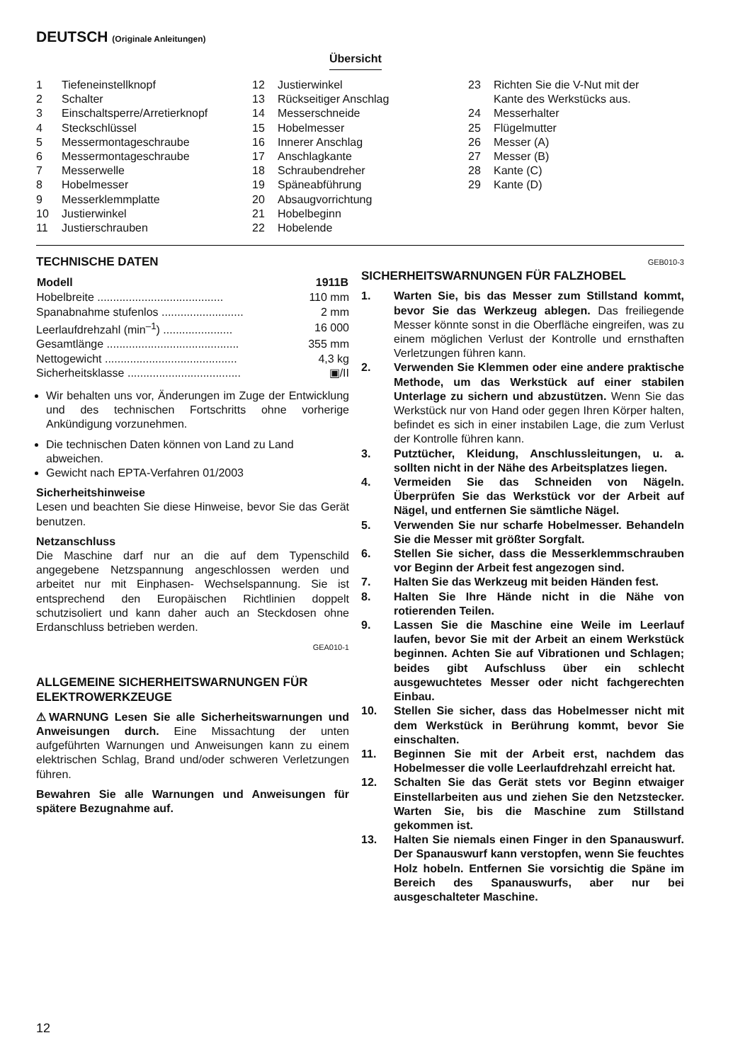DEUTSCH (Originale Anleitungen)
Übersicht
1 Tiefeneinstellknopf
2 Schalter
3 Einschaltsperre/Arretierknopf
4 Steckschlüssel
5 Messermontageschraube
6 Messermontageschraube
7 Messerwelle
8 Hobelmesser
9 Messerklemmplatte
10 Justierwinkel
11 Justierschrauben
12 Justierwinkel
13 Rückseitiger Anschlag
14 Messerschneide
15 Hobelmesser
16 Innerer Anschlag
17 Anschlagkante
18 Schraubendreher
19 Späneabführung
20 Absaugvorrichtung
21 Hobelbeginn
22 Hobelende
23 Richten Sie die V-Nut mit der
Kante des Werkstücks aus.
24 Messerhalter
25 Flügelmutter
26 Messer (A)
27 Messer (B)
28 Kante (C)
29 Kante (D)
TECHNISCHE DATEN
| Modell | 1911B |
| --- | --- |
| Hobelbreite ........................................ | 110 mm |
| Spanabnahme stufenlos .......................... | 2 mm |
| Leerlaufdrehzahl (min<sup>–1</sup>) ...................... | 16 000 |
| Gesamtlänge .......................................... | 355 mm |
| Nettogewicht .......................................... | 4,3 kg |
| Sicherheitsklasse .................................... | ▣/II |
Wir behalten uns vor, Änderungen im Zuge der Entwicklung und des technischen Fortschritts ohne vorherige Ankündigung vorzunehmen.
Die technischen Daten können von Land zu Land abweichen.
Gewicht nach EPTA-Verfahren 01/2003
Sicherheitshinweise
Lesen und beachten Sie diese Hinweise, bevor Sie das Gerät benutzen.
Netzanschluss
Die Maschine darf nur an die auf dem Typenschild angegebene Netzspannung angeschlossen werden und arbeitet nur mit Einphasen- Wechselspannung. Sie ist entsprechend den Europäischen Richtlinien doppelt schutzisoliert und kann daher auch an Steckdosen ohne Erdanschluss betrieben werden.
GEA010-1
ALLGEMEINE SICHERHEITSWARNUNGEN FÜR ELEKTROWERKZEUGE
⚠WARNUNG Lesen Sie alle Sicherheitswarnungen und Anweisungen durch. Eine Missachtung der unten aufgeführten Warnungen und Anweisungen kann zu einem elektrischen Schlag, Brand und/oder schweren Verletzungen führen.
Bewahren Sie alle Warnungen und Anweisungen für spätere Bezugnahme auf.
GEB010-3
SICHERHEITSWARNUNGEN FÜR FALZHOBEL
1. Warten Sie, bis das Messer zum Stillstand kommt, bevor Sie das Werkzeug ablegen. Das freiliegende Messer könnte sonst in die Oberfläche eingreifen, was zu einem möglichen Verlust der Kontrolle und ernsthaften Verletzungen führen kann.
2. Verwenden Sie Klemmen oder eine andere praktische Methode, um das Werkstück auf einer stabilen Unterlage zu sichern und abzustützen. Wenn Sie das Werkstück nur von Hand oder gegen Ihren Körper halten, befindet es sich in einer instabilen Lage, die zum Verlust der Kontrolle führen kann.
3. Putztücher, Kleidung, Anschlussleitungen, u. a. sollten nicht in der Nähe des Arbeitsplatzes liegen.
4. Vermeiden Sie das Schneiden von Nägeln. Überprüfen Sie das Werkstück vor der Arbeit auf Nägel, und entfernen Sie sämtliche Nägel.
5. Verwenden Sie nur scharfe Hobelmesser. Behandeln Sie die Messer mit größter Sorgfalt.
6. Stellen Sie sicher, dass die Messerklemmschrauben vor Beginn der Arbeit fest angezogen sind.
7. Halten Sie das Werkzeug mit beiden Händen fest.
8. Halten Sie Ihre Hände nicht in die Nähe von rotierenden Teilen.
9. Lassen Sie die Maschine eine Weile im Leerlauf laufen, bevor Sie mit der Arbeit an einem Werkstück beginnen. Achten Sie auf Vibrationen und Schlagen; beides gibt Aufschluss über ein schlecht ausgewuchtetes Messer oder nicht fachgerechten Einbau.
10. Stellen Sie sicher, dass das Hobelmesser nicht mit dem Werkstück in Berührung kommt, bevor Sie einschalten.
11. Beginnen Sie mit der Arbeit erst, nachdem das Hobelmesser die volle Leerlaufdrehzahl erreicht hat.
12. Schalten Sie das Gerät stets vor Beginn etwaiger Einstellarbeiten aus und ziehen Sie den Netzstecker. Warten Sie, bis die Maschine zum Stillstand gekommen ist.
13. Halten Sie niemals einen Finger in den Spanauswurf. Der Spanauswurf kann verstopfen, wenn Sie feuchtes Holz hobeln. Entfernen Sie vorsichtig die Späne im Bereich des Spanauswurfs, aber nur bei ausgeschalteter Maschine.
12